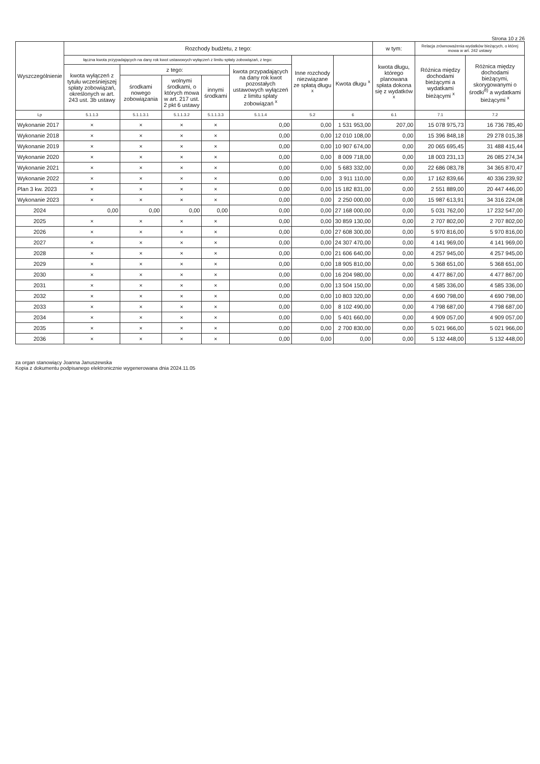Strona 10 z 26
| Wyszczególnienie | Rozchody budżetu, z tego: | | | | | | | w tym: | Relacja zrównoważenia wydatków bieżących, o której mowa w art. 242 ustawy | |
| --- | --- | --- | --- | --- | --- | --- | --- | --- | --- | --- |
| | łączna kwota przypadających na dany rok kwot ustawowych wyłączeń z limitu spłaty zobowiązań, z tego: | | | | | Inne rozchody niezwiązane ze spłatą długu <sup>x</sup> | Kwota długu <sup>x</sup> | kwota długu, którego planowana spłata dokona się z wydatków <sup>x</sup> | Różnica między dochodami bieżącymi a wydatkami bieżącymi <sup>x</sup> | Różnica między dochodami bieżącymi, skorygowanymi o środki<sup>8)</sup> a wydatkami bieżącymi <sup>x</sup> |
| | kwota wyłączeń z tytułu wcześniejszej spłaty zobowiązań, określonych w art. 243 ust. 3b ustawy | z tego: | | | kwota przypadających na dany rok kwot pozostałych ustawowych wyłączeń z limitu spłaty zobowiązań <sup>x</sup> | | | | | |
| | | środkami nowego zobowiązania | wolnymi środkami, o których mowa w art. 217 ust. 2 pkt 6 ustawy | innymi środkami | | | | | | |
| Lp | 5.1.1.3 | 5.1.1.3.1 | 5.1.1.3.2 | 5.1.1.3.3 | 5.1.1.4 | 5.2 | 6 | 6.1 | 7.1 | 7.2 |
| Wykonanie 2017 | × | × | × | × | 0,00 | 0,00 | 1 531 953,00 | 207,00 | 15 078 975,73 | 16 736 785,40 |
| Wykonanie 2018 | × | × | × | × | 0,00 | 0,00 | 12 010 108,00 | 0,00 | 15 396 848,18 | 29 278 015,38 |
| Wykonanie 2019 | × | × | × | × | 0,00 | 0,00 | 10 907 674,00 | 0,00 | 20 065 695,45 | 31 488 415,44 |
| Wykonanie 2020 | × | × | × | × | 0,00 | 0,00 | 8 009 718,00 | 0,00 | 18 003 231,13 | 26 085 274,34 |
| Wykonanie 2021 | × | × | × | × | 0,00 | 0,00 | 5 683 332,00 | 0,00 | 22 686 083,78 | 34 365 870,47 |
| Wykonanie 2022 | × | × | × | × | 0,00 | 0,00 | 3 911 110,00 | 0,00 | 17 162 839,66 | 40 336 239,92 |
| Plan 3 kw. 2023 | × | × | × | × | 0,00 | 0,00 | 15 182 831,00 | 0,00 | 2 551 889,00 | 20 447 446,00 |
| Wykonanie 2023 | × | × | × | × | 0,00 | 0,00 | 2 250 000,00 | 0,00 | 15 987 613,91 | 34 316 224,08 |
| 2024 | 0,00 | 0,00 | 0,00 | 0,00 | 0,00 | 0,00 | 27 168 000,00 | 0,00 | 5 031 762,00 | 17 232 547,00 |
| 2025 | × | × | × | × | 0,00 | 0,00 | 30 859 130,00 | 0,00 | 2 707 802,00 | 2 707 802,00 |
| 2026 | × | × | × | × | 0,00 | 0,00 | 27 608 300,00 | 0,00 | 5 970 816,00 | 5 970 816,00 |
| 2027 | × | × | × | × | 0,00 | 0,00 | 24 307 470,00 | 0,00 | 4 141 969,00 | 4 141 969,00 |
| 2028 | × | × | × | × | 0,00 | 0,00 | 21 606 640,00 | 0,00 | 4 257 945,00 | 4 257 945,00 |
| 2029 | × | × | × | × | 0,00 | 0,00 | 18 905 810,00 | 0,00 | 5 368 651,00 | 5 368 651,00 |
| 2030 | × | × | × | × | 0,00 | 0,00 | 16 204 980,00 | 0,00 | 4 477 867,00 | 4 477 867,00 |
| 2031 | × | × | × | × | 0,00 | 0,00 | 13 504 150,00 | 0,00 | 4 585 336,00 | 4 585 336,00 |
| 2032 | × | × | × | × | 0,00 | 0,00 | 10 803 320,00 | 0,00 | 4 690 798,00 | 4 690 798,00 |
| 2033 | × | × | × | × | 0,00 | 0,00 | 8 102 490,00 | 0,00 | 4 798 687,00 | 4 798 687,00 |
| 2034 | × | × | × | × | 0,00 | 0,00 | 5 401 660,00 | 0,00 | 4 909 057,00 | 4 909 057,00 |
| 2035 | × | × | × | × | 0,00 | 0,00 | 2 700 830,00 | 0,00 | 5 021 966,00 | 5 021 966,00 |
| 2036 | × | × | × | × | 0,00 | 0,00 | 0,00 | 0,00 | 5 132 448,00 | 5 132 448,00 |
za organ stanowiący Joanna Januszewska
Kopia z dokumentu podpisanego elektronicznie wygenerowana dnia 2024.11.05